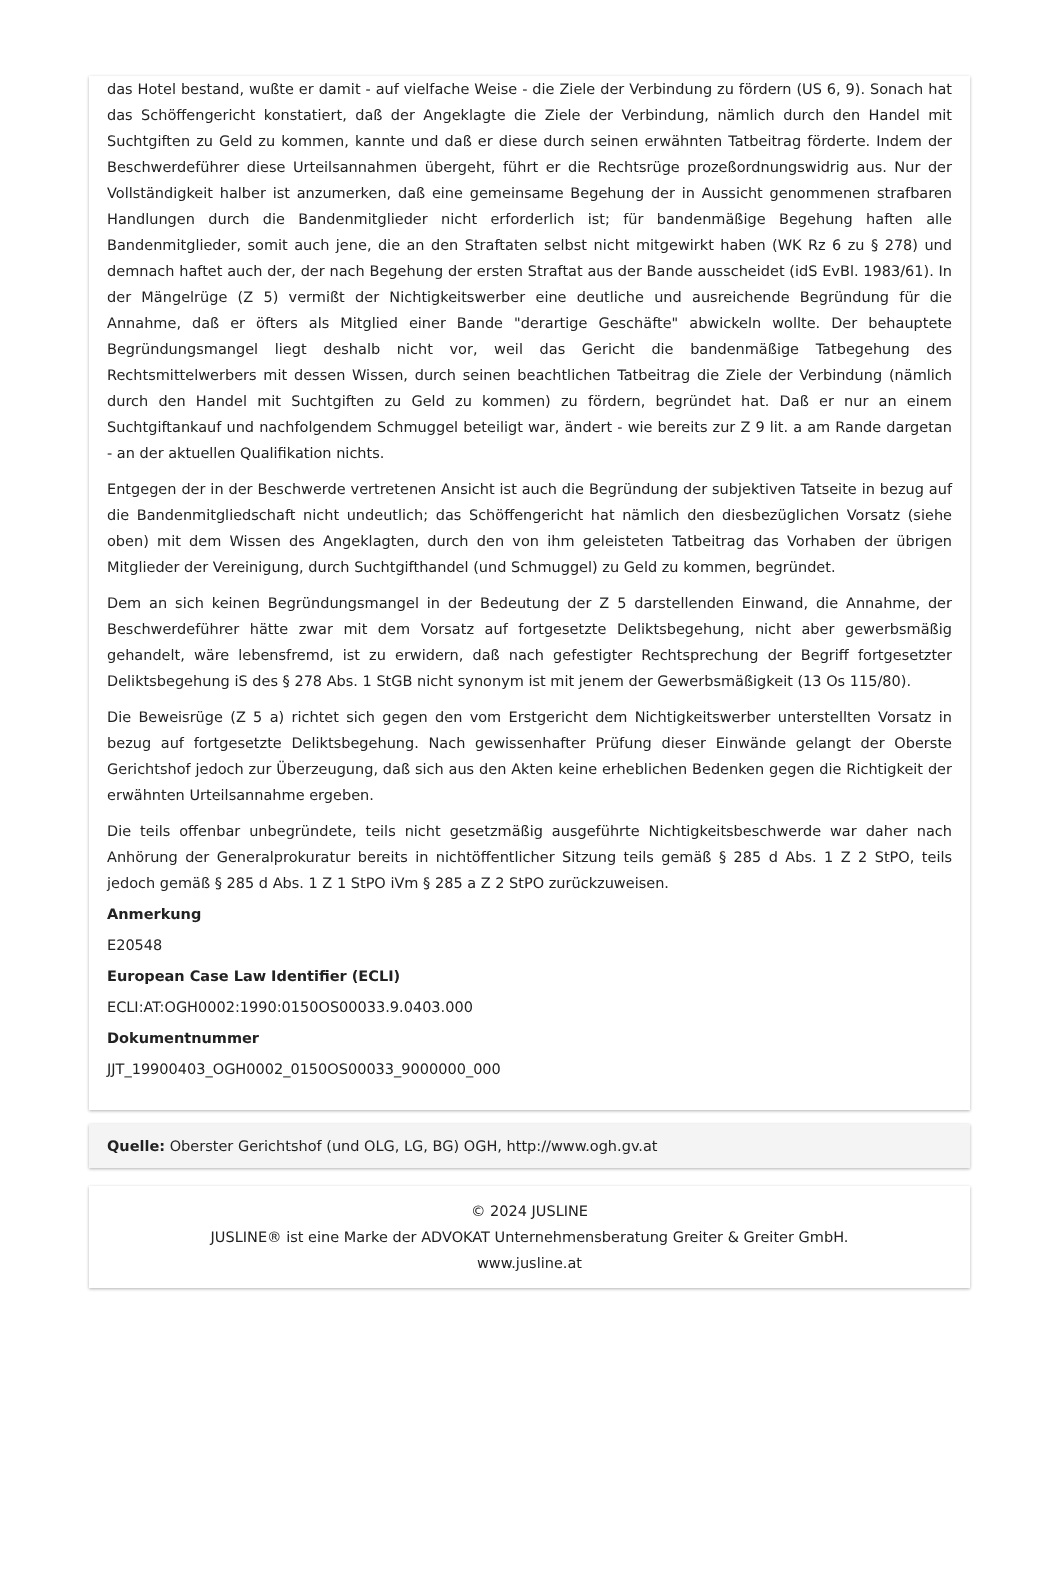das Hotel bestand, wußte er damit - auf vielfache Weise - die Ziele der Verbindung zu fördern (US 6, 9). Sonach hat das Schöffengericht konstatiert, daß der Angeklagte die Ziele der Verbindung, nämlich durch den Handel mit Suchtgiften zu Geld zu kommen, kannte und daß er diese durch seinen erwähnten Tatbeitrag förderte. Indem der Beschwerdeführer diese Urteilsannahmen übergeht, führt er die Rechtsrüge prozeßordnungswidrig aus. Nur der Vollständigkeit halber ist anzumerken, daß eine gemeinsame Begehung der in Aussicht genommenen strafbaren Handlungen durch die Bandenmitglieder nicht erforderlich ist; für bandenmäßige Begehung haften alle Bandenmitglieder, somit auch jene, die an den Straftaten selbst nicht mitgewirkt haben (WK Rz 6 zu § 278) und demnach haftet auch der, der nach Begehung der ersten Straftat aus der Bande ausscheidet (idS EvBl. 1983/61). In der Mängelrüge (Z 5) vermißt der Nichtigkeitswerber eine deutliche und ausreichende Begründung für die Annahme, daß er öfters als Mitglied einer Bande "derartige Geschäfte" abwickeln wollte. Der behauptete Begründungsmangel liegt deshalb nicht vor, weil das Gericht die bandenmäßige Tatbegehung des Rechtsmittelwerbers mit dessen Wissen, durch seinen beachtlichen Tatbeitrag die Ziele der Verbindung (nämlich durch den Handel mit Suchtgiften zu Geld zu kommen) zu fördern, begründet hat. Daß er nur an einem Suchtgiftankauf und nachfolgendem Schmuggel beteiligt war, ändert - wie bereits zur Z 9 lit. a am Rande dargetan - an der aktuellen Qualifikation nichts.
Entgegen der in der Beschwerde vertretenen Ansicht ist auch die Begründung der subjektiven Tatseite in bezug auf die Bandenmitgliedschaft nicht undeutlich; das Schöffengericht hat nämlich den diesbezüglichen Vorsatz (siehe oben) mit dem Wissen des Angeklagten, durch den von ihm geleisteten Tatbeitrag das Vorhaben der übrigen Mitglieder der Vereinigung, durch Suchtgifthandel (und Schmuggel) zu Geld zu kommen, begründet.
Dem an sich keinen Begründungsmangel in der Bedeutung der Z 5 darstellenden Einwand, die Annahme, der Beschwerdeführer hätte zwar mit dem Vorsatz auf fortgesetzte Deliktsbegehung, nicht aber gewerbsmäßig gehandelt, wäre lebensfremd, ist zu erwidern, daß nach gefestigter Rechtsprechung der Begriff fortgesetzter Deliktsbegehung iS des § 278 Abs. 1 StGB nicht synonym ist mit jenem der Gewerbsmäßigkeit (13 Os 115/80).
Die Beweisrüge (Z 5 a) richtet sich gegen den vom Erstgericht dem Nichtigkeitswerber unterstellten Vorsatz in bezug auf fortgesetzte Deliktsbegehung. Nach gewissenhafter Prüfung dieser Einwände gelangt der Oberste Gerichtshof jedoch zur Überzeugung, daß sich aus den Akten keine erheblichen Bedenken gegen die Richtigkeit der erwähnten Urteilsannahme ergeben.
Die teils offenbar unbegründete, teils nicht gesetzmäßig ausgeführte Nichtigkeitsbeschwerde war daher nach Anhörung der Generalprokuratur bereits in nichtöffentlicher Sitzung teils gemäß § 285 d Abs. 1 Z 2 StPO, teils jedoch gemäß § 285 d Abs. 1 Z 1 StPO iVm § 285 a Z 2 StPO zurückzuweisen.
Anmerkung
E20548
European Case Law Identifier (ECLI)
ECLI:AT:OGH0002:1990:0150OS00033.9.0403.000
Dokumentnummer
JJT_19900403_OGH0002_0150OS00033_9000000_000
Quelle: Oberster Gerichtshof (und OLG, LG, BG) OGH, http://www.ogh.gv.at
© 2024 JUSLINE
JUSLINE® ist eine Marke der ADVOKAT Unternehmensberatung Greiter & Greiter GmbH.
www.jusline.at